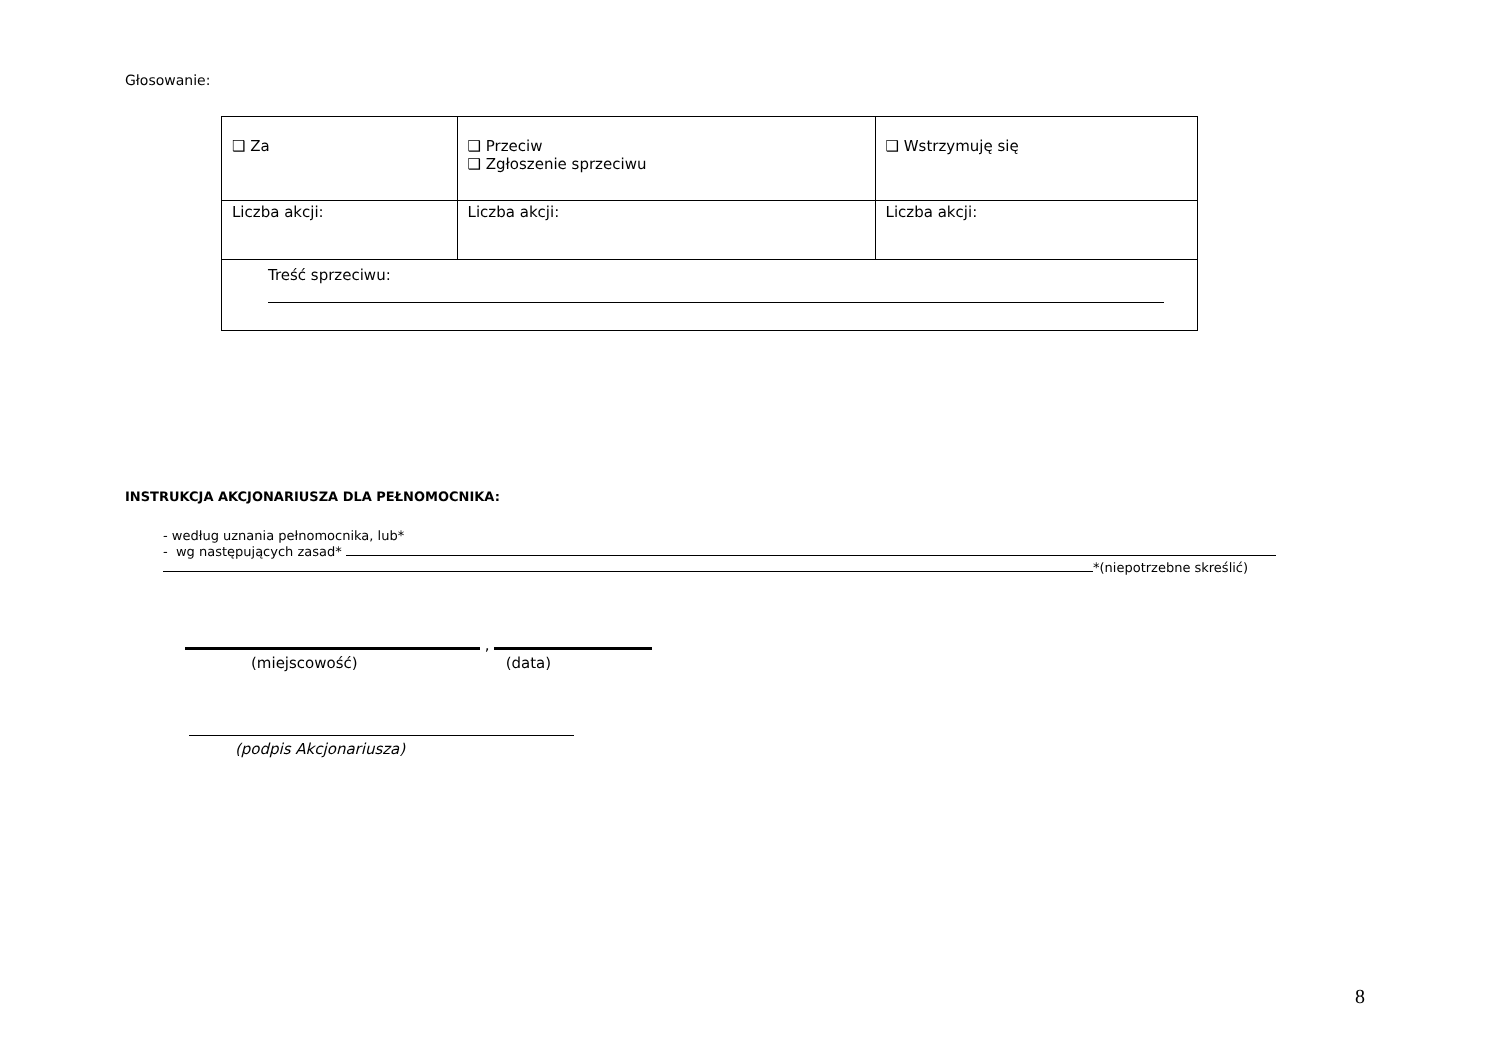Głosowanie:
| ❑ Za | ❑ Przeciw ❑ Zgłoszenie sprzeciwu | ❑ Wstrzymuję się |
| Liczba akcji: | Liczba akcji: | Liczba akcji: |
| Treść sprzeciwu: | | |
INSTRUKCJA AKCJONARIUSZA DLA PEŁNOMOCNIKA:
- według uznania pełnomocnika, lub*
- wg następujących zasad*
*(niepotrzebne skreślić)
,
(miejscowość) (data)
(podpis Akcjonariusza)
8